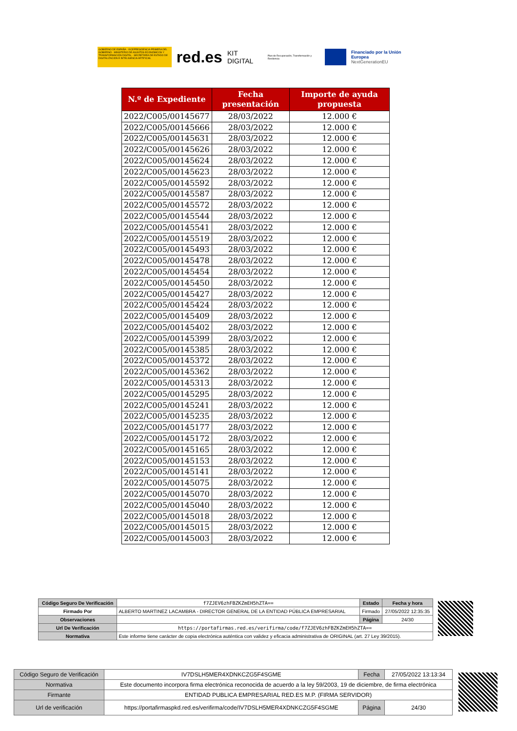GOBIERNO DE ESPAÑA · VICEPRESIDENCIA PRIMERA DEL GOBIERNO · MINISTERIO DE ASUNTOS ECONÓMICOS Y TRANSFORMACIÓN DIGITAL · SECRETARÍA DE ESTADO DE DIGITALIZACIÓN E INTELIGENCIA ARTIFICIAL
red.es KIT DIGITAL Plan de Recuperación, Transformación y Resiliencia
Financiado por la Unión Europea
NextGenerationEU
| N.º de Expediente | Fecha presentación | Importe de ayuda propuesta |
| --- | --- | --- |
| 2022/C005/00145677 | 28/03/2022 | 12.000 € |
| 2022/C005/00145666 | 28/03/2022 | 12.000 € |
| 2022/C005/00145631 | 28/03/2022 | 12.000 € |
| 2022/C005/00145626 | 28/03/2022 | 12.000 € |
| 2022/C005/00145624 | 28/03/2022 | 12.000 € |
| 2022/C005/00145623 | 28/03/2022 | 12.000 € |
| 2022/C005/00145592 | 28/03/2022 | 12.000 € |
| 2022/C005/00145587 | 28/03/2022 | 12.000 € |
| 2022/C005/00145572 | 28/03/2022 | 12.000 € |
| 2022/C005/00145544 | 28/03/2022 | 12.000 € |
| 2022/C005/00145541 | 28/03/2022 | 12.000 € |
| 2022/C005/00145519 | 28/03/2022 | 12.000 € |
| 2022/C005/00145493 | 28/03/2022 | 12.000 € |
| 2022/C005/00145478 | 28/03/2022 | 12.000 € |
| 2022/C005/00145454 | 28/03/2022 | 12.000 € |
| 2022/C005/00145450 | 28/03/2022 | 12.000 € |
| 2022/C005/00145427 | 28/03/2022 | 12.000 € |
| 2022/C005/00145424 | 28/03/2022 | 12.000 € |
| 2022/C005/00145409 | 28/03/2022 | 12.000 € |
| 2022/C005/00145402 | 28/03/2022 | 12.000 € |
| 2022/C005/00145399 | 28/03/2022 | 12.000 € |
| 2022/C005/00145385 | 28/03/2022 | 12.000 € |
| 2022/C005/00145372 | 28/03/2022 | 12.000 € |
| 2022/C005/00145362 | 28/03/2022 | 12.000 € |
| 2022/C005/00145313 | 28/03/2022 | 12.000 € |
| 2022/C005/00145295 | 28/03/2022 | 12.000 € |
| 2022/C005/00145241 | 28/03/2022 | 12.000 € |
| 2022/C005/00145235 | 28/03/2022 | 12.000 € |
| 2022/C005/00145177 | 28/03/2022 | 12.000 € |
| 2022/C005/00145172 | 28/03/2022 | 12.000 € |
| 2022/C005/00145165 | 28/03/2022 | 12.000 € |
| 2022/C005/00145153 | 28/03/2022 | 12.000 € |
| 2022/C005/00145141 | 28/03/2022 | 12.000 € |
| 2022/C005/00145075 | 28/03/2022 | 12.000 € |
| 2022/C005/00145070 | 28/03/2022 | 12.000 € |
| 2022/C005/00145040 | 28/03/2022 | 12.000 € |
| 2022/C005/00145018 | 28/03/2022 | 12.000 € |
| 2022/C005/00145015 | 28/03/2022 | 12.000 € |
| 2022/C005/00145003 | 28/03/2022 | 12.000 € |
| Código Seguro De Verificación | f7ZJEV6zhFBZKZmEH5hZTA== | Estado | Fecha y hora |
| Firmado Por | ALBERTO MARTINEZ LACAMBRA - DIRECTOR GENERAL DE LA ENTIDAD PÚBLICA EMPRESARIAL | Firmado | 27/05/2022 12:35:35 |
| Observaciones | | Página | 24/30 |
| Url De Verificación | https://portafirmas.red.es/verifirma/code/f7ZJEV6zhFBZKZmEH5hZTA== | | |
| Normativa | Este informe tiene carácter de copia electrónica auténtica con validez y eficacia administrativa de ORIGINAL (art. 27 Ley 39/2015). | | |
| Código Seguro de Verificación | IV7DSLH5MER4XDNKCZG5F4SGME | Fecha | 27/05/2022 13:13:34 |
| Normativa | Este documento incorpora firma electrónica reconocida de acuerdo a la ley 59/2003, 19 de diciembre, de firma electrónica | | |
| Firmante | ENTIDAD PUBLICA EMPRESARIAL RED.ES M.P. (FIRMA SERVIDOR) | | |
| Url de verificación | https://portafirmaspkd.red.es/verifirma/code/IV7DSLH5MER4XDNKCZG5F4SGME | Página | 24/30 |